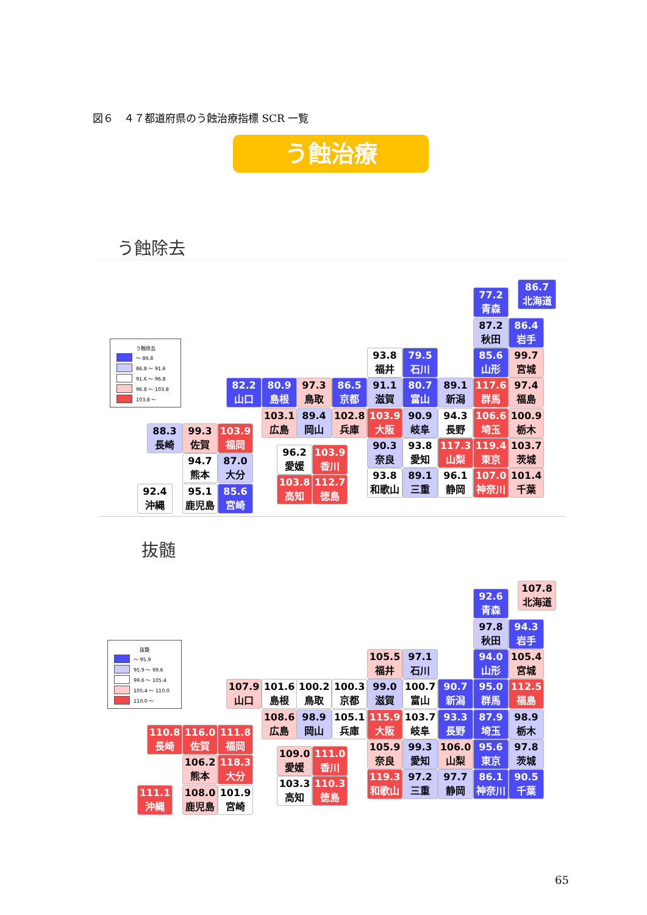図６　４７都道府県のう蝕治療指標 SCR 一覧
う蝕治療
う蝕除去
う蝕除去
～ 86.8
86.8 ～ 91.6
91.6 ～ 96.8
96.8 ～ 103.8
103.8 ～
86.7
北海道
77.2
青森
87.2
秋田
86.4
岩手
93.8
福井
79.5
石川
85.6
山形
99.7
宮城
82.2
山口
80.9
島根
97.3
鳥取
86.5
京都
91.1
滋賀
80.7
富山
89.1
新潟
117.6
群馬
97.4
福島
103.1
広島
89.4
岡山
102.8
兵庫
103.9
大阪
90.9
岐阜
94.3
長野
106.6
埼玉
100.9
栃木
88.3
長崎
99.3
佐賀
103.9
福岡
90.3
奈良
93.8
愛知
117.3
山梨
119.4
東京
103.7
茨城
96.2
愛媛
103.9
香川
94.7
熊本
87.0
大分
93.8
和歌山
89.1
三重
96.1
静岡
107.0
神奈川
101.4
千葉
103.8
高知
112.7
徳島
92.4
沖縄
95.1
鹿児島
85.6
宮崎
抜髄
抜髄
～ 95.9
95.9 ～ 99.6
99.6 ～ 105.4
105.4 ～ 110.0
110.0 ～
107.8
北海道
92.6
青森
97.8
秋田
94.3
岩手
105.5
福井
97.1
石川
94.0
山形
105.4
宮城
107.9
山口
101.6
島根
100.2
鳥取
100.3
京都
99.0
滋賀
100.7
富山
90.7
新潟
95.0
群馬
112.5
福島
108.6
広島
98.9
岡山
105.1
兵庫
115.9
大阪
103.7
岐阜
93.3
長野
87.9
埼玉
98.9
栃木
110.8
長崎
116.0
佐賀
111.8
福岡
105.9
奈良
99.3
愛知
106.0
山梨
95.6
東京
97.8
茨城
109.0
愛媛
111.0
香川
106.2
熊本
118.3
大分
119.3
和歌山
97.2
三重
97.7
静岡
86.1
神奈川
90.5
千葉
103.3
高知
110.3
徳島
111.1
沖縄
108.0
鹿児島
101.9
宮崎
65